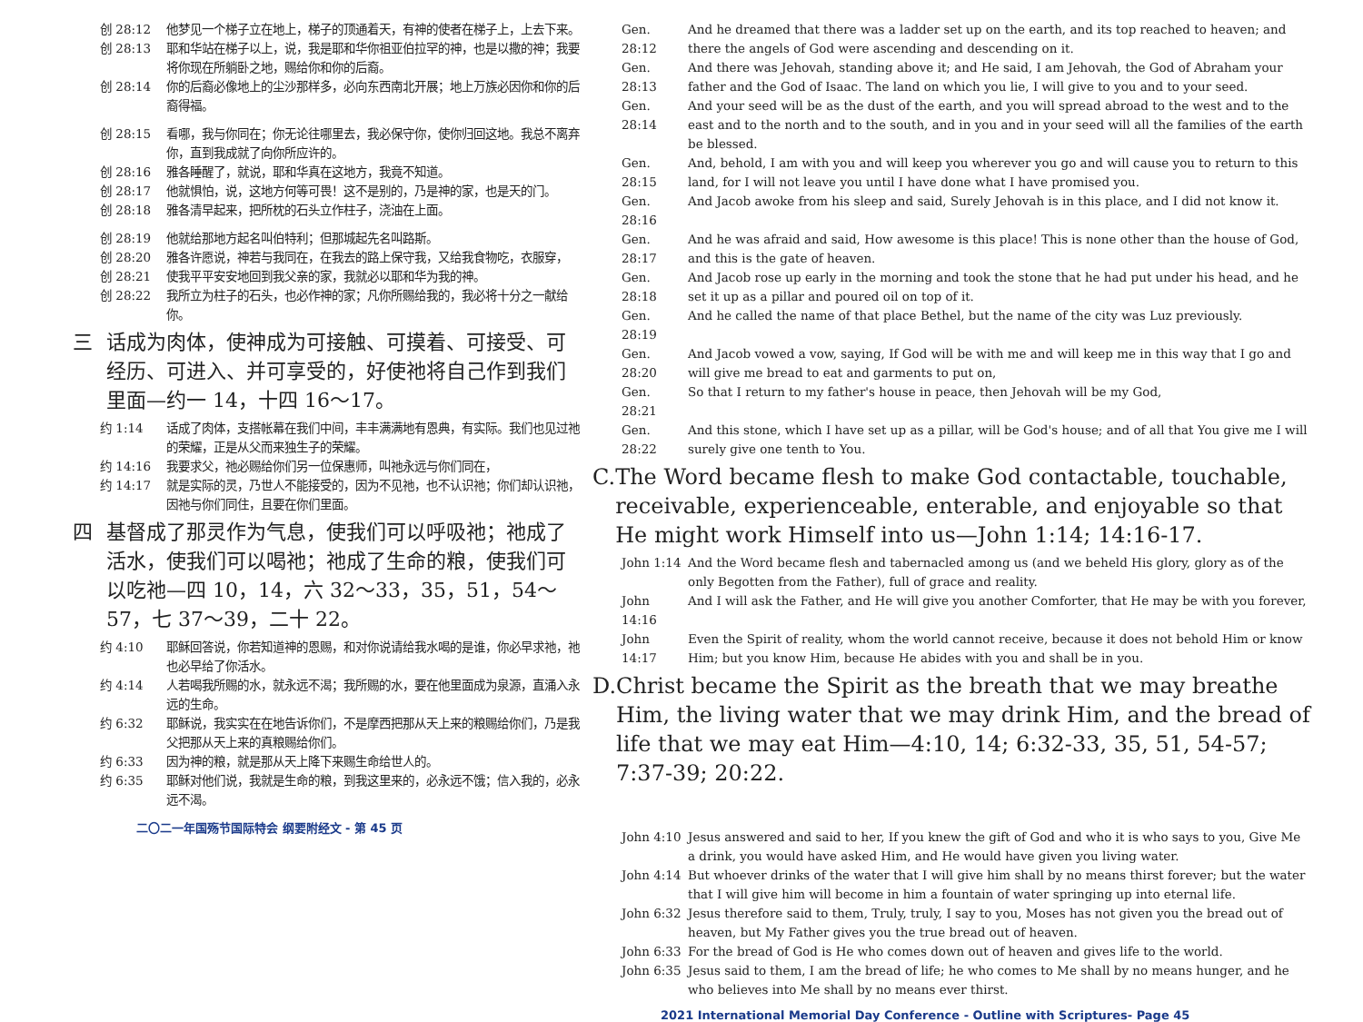创 28:12 他梦见一个梯子立在地上，梯子的顶通着天，有神的使者在梯子上，上去下来。
创 28:13 耶和华站在梯子以上，说，我是耶和华你祖亚伯拉罕的神，也是以撒的神；我要将你现在所躺卧之地，赐给你和你的后裔。
创 28:14 你的后裔必像地上的尘沙那样多，必向东西南北开展；地上万族必因你和你的后裔得福。
创 28:15 看哪，我与你同在；你无论往哪里去，我必保守你，使你归回这地。我总不离弃你，直到我成就了向你所应许的。
创 28:16 雅各睡醒了，就说，耶和华真在这地方，我竟不知道。
创 28:17 他就惧怕，说，这地方何等可畏！这不是别的，乃是神的家，也是天的门。
创 28:18 雅各清早起来，把所枕的石头立作柱子，浇油在上面。
创 28:19 他就给那地方起名叫伯特利；但那城起先名叫路斯。
创 28:20 雅各许愿说，神若与我同在，在我去的路上保守我，又给我食物吃，衣服穿，
创 28:21 使我平平安安地回到我父亲的家，我就必以耶和华为我的神。
创 28:22 我所立为柱子的石头，也必作神的家；凡你所赐给我的，我必将十分之一献给你。
三 话成为肉体，使神成为可接触、可摸着、可接受、可经历、可进入、并可享受的，好使祂将自己作到我们里面—约一 14，十四 16～17。
约 1:14 话成了肉体，支搭帐幕在我们中间，丰丰满满地有恩典，有实际。我们也见过祂的荣耀，正是从父而来独生子的荣耀。
约 14:16 我要求父，祂必赐给你们另一位保惠师，叫祂永远与你们同在，
约 14:17 就是实际的灵，乃世人不能接受的，因为不见祂，也不认识祂；你们却认识祂，因祂与你们同住，且要在你们里面。
四 基督成了那灵作为气息，使我们可以呼吸祂；祂成了活水，使我们可以喝祂；祂成了生命的粮，使我们可以吃祂—四 10，14，六 32～33，35，51，54～57，七 37～39，二十 22。
约 4:10 耶稣回答说，你若知道神的恩赐，和对你说请给我水喝的是谁，你必早求祂，祂也必早给了你活水。
约 4:14 人若喝我所赐的水，就永远不渴；我所赐的水，要在他里面成为泉源，直涌入永远的生命。
约 6:32 耶稣说，我实实在在地告诉你们，不是摩西把那从天上来的粮赐给你们，乃是我父把那从天上来的真粮赐给你们。
约 6:33 因为神的粮，就是那从天上降下来赐生命给世人的。
约 6:35 耶稣对他们说，我就是生命的粮，到我这里来的，必永远不饿；信入我的，必永远不渴。
二〇二一年国殇节国际特会 纲要附经文 - 第 45 页
Gen. 28:12 And he dreamed that there was a ladder set up on the earth, and its top reached to heaven; and there the angels of God were ascending and descending on it.
Gen. 28:13 And there was Jehovah, standing above it; and He said, I am Jehovah, the God of Abraham your father and the God of Isaac. The land on which you lie, I will give to you and to your seed.
Gen. 28:14 And your seed will be as the dust of the earth, and you will spread abroad to the west and to the east and to the north and to the south, and in you and in your seed will all the families of the earth be blessed.
Gen. 28:15 And, behold, I am with you and will keep you wherever you go and will cause you to return to this land, for I will not leave you until I have done what I have promised you.
Gen. 28:16 And Jacob awoke from his sleep and said, Surely Jehovah is in this place, and I did not know it.
Gen. 28:17 And he was afraid and said, How awesome is this place! This is none other than the house of God, and this is the gate of heaven.
Gen. 28:18 And Jacob rose up early in the morning and took the stone that he had put under his head, and he set it up as a pillar and poured oil on top of it.
Gen. 28:19 And he called the name of that place Bethel, but the name of the city was Luz previously.
Gen. 28:20 And Jacob vowed a vow, saying, If God will be with me and will keep me in this way that I go and will give me bread to eat and garments to put on,
Gen. 28:21 So that I return to my father's house in peace, then Jehovah will be my God,
Gen. 28:22 And this stone, which I have set up as a pillar, will be God's house; and of all that You give me I will surely give one tenth to You.
C. The Word became flesh to make God contactable, touchable, receivable, experienceable, enterable, and enjoyable so that He might work Himself into us—John 1:14; 14:16-17.
John 1:14 And the Word became flesh and tabernacled among us (and we beheld His glory, glory as of the only Begotten from the Father), full of grace and reality.
John 14:16 And I will ask the Father, and He will give you another Comforter, that He may be with you forever,
John 14:17 Even the Spirit of reality, whom the world cannot receive, because it does not behold Him or know Him; but you know Him, because He abides with you and shall be in you.
D. Christ became the Spirit as the breath that we may breathe Him, the living water that we may drink Him, and the bread of life that we may eat Him—4:10, 14; 6:32-33, 35, 51, 54-57; 7:37-39; 20:22.
John 4:10 Jesus answered and said to her, If you knew the gift of God and who it is who says to you, Give Me a drink, you would have asked Him, and He would have given you living water.
John 4:14 But whoever drinks of the water that I will give him shall by no means thirst forever; but the water that I will give him will become in him a fountain of water springing up into eternal life.
John 6:32 Jesus therefore said to them, Truly, truly, I say to you, Moses has not given you the bread out of heaven, but My Father gives you the true bread out of heaven.
John 6:33 For the bread of God is He who comes down out of heaven and gives life to the world.
John 6:35 Jesus said to them, I am the bread of life; he who comes to Me shall by no means hunger, and he who believes into Me shall by no means ever thirst.
2021 International Memorial Day Conference - Outline with Scriptures- Page 45